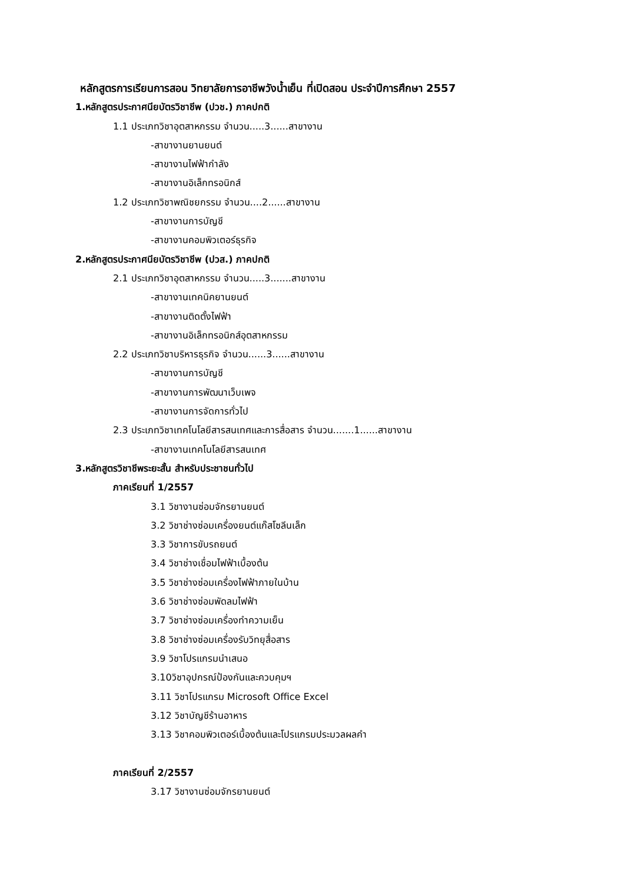หลักสูตรการเรียนการสอน วิทยาลัยการอาชีพวังน้ำเย็น ที่เปิดสอน ประจำปีการศึกษา 2557
1.หลักสูตรประกาศนียบัตรวิชาชีพ (ปวช.) ภาคปกติ
1.1 ประเภทวิชาอุตสาหกรรม จำนวน.....3......สาขางาน
-สาขางานยานยนต์
-สาขางานไฟฟ้ากำลัง
-สาขางานอิเล็กทรอนิกส์
1.2 ประเภทวิชาพณิชยกรรม จำนวน....2......สาขางาน
-สาขางานการบัญชี
-สาขางานคอมพิวเตอร์ธุรกิจ
2.หลักสูตรประกาศนียบัตรวิชาชีพ (ปวส.) ภาคปกติ
2.1 ประเภทวิชาอุตสาหกรรม จำนวน.....3.......สาขางาน
-สาขางานเทคนิคยานยนต์
-สาขางานติดตั้งไฟฟ้า
-สาขางานอิเล็กทรอนิกส์อุตสาหกรรม
2.2 ประเภทวิชาบริหารธุรกิจ จำนวน......3......สาขางาน
-สาขางานการบัญชี
-สาขางานการพัฒนาเว็บเพจ
-สาขางานการจัดการทั่วไป
2.3 ประเภทวิชาเทคโนโลยีสารสนเทศและการสื่อสาร จำนวน.......1......สาขางาน
-สาขางานเทคโนโลยีสารสนเทศ
3.หลักสูตรวิชาชีพระยะสั้น สำหรับประชาชนทั่วไป
ภาคเรียนที่ 1/2557
3.1 วิชางานซ่อมจักรยานยนต์
3.2 วิชาช่างซ่อมเครื่องยนต์แก๊สโซลีนเล็ก
3.3 วิชาการขับรถยนต์
3.4 วิชาช่างเชื่อมไฟฟ้าเบื้องต้น
3.5 วิชาช่างซ่อมเครื่องไฟฟ้าภายในบ้าน
3.6 วิชาช่างซ่อมพัดลมไฟฟ้า
3.7 วิชาช่างซ่อมเครื่องทำความเย็น
3.8 วิชาช่างซ่อมเครื่องรับวิทยุสื่อสาร
3.9 วิชาโปรแกรมนำเสนอ
3.10วิชาอุปกรณ์ป้องกันและควบคุมฯ
3.11 วิชาโปรแกรม Microsoft Office Excel
3.12 วิชาบัญชีร้านอาหาร
3.13 วิชาคอมพิวเตอร์เบื้องต้นและโปรแกรมประมวลผลคำ
ภาคเรียนที่ 2/2557
3.17 วิชางานซ่อมจักรยานยนต์